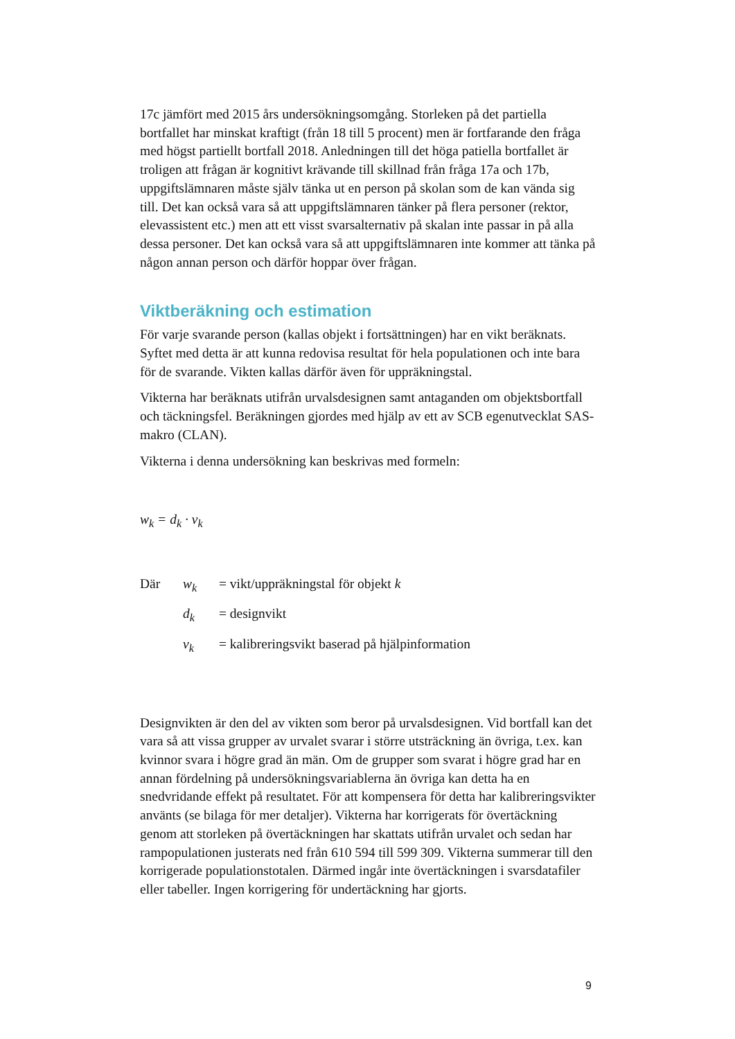17c jämfört med 2015 års undersökningsomgång. Storleken på det partiella bortfallet har minskat kraftigt (från 18 till 5 procent) men är fortfarande den fråga med högst partiellt bortfall 2018. Anledningen till det höga patiella bortfallet är troligen att frågan är kognitivt krävande till skillnad från fråga 17a och 17b, uppgiftslämnaren måste själv tänka ut en person på skolan som de kan vända sig till. Det kan också vara så att uppgiftslämnaren tänker på flera personer (rektor, elevassistent etc.) men att ett visst svarsalternativ på skalan inte passar in på alla dessa personer. Det kan också vara så att uppgiftslämnaren inte kommer att tänka på någon annan person och därför hoppar över frågan.
Viktberäkning och estimation
För varje svarande person (kallas objekt i fortsättningen) har en vikt beräknats. Syftet med detta är att kunna redovisa resultat för hela populationen och inte bara för de svarande. Vikten kallas därför även för uppräkningstal.
Vikterna har beräknats utifrån urvalsdesignen samt antaganden om objektsbortfall och täckningsfel. Beräkningen gjordes med hjälp av ett av SCB egenutvecklat SAS-makro (CLAN).
Vikterna i denna undersökning kan beskrivas med formeln:
w<sub>k</sub> = d<sub>k</sub> · v<sub>k</sub>
| Där | w<sub>k</sub> | = vikt/uppräkningstal för objekt k |
| | d<sub>k</sub> | = designvikt |
| | v<sub>k</sub> | = kalibreringsvikt baserad på hjälpinformation |
Designvikten är den del av vikten som beror på urvalsdesignen. Vid bortfall kan det vara så att vissa grupper av urvalet svarar i större utsträckning än övriga, t.ex. kan kvinnor svara i högre grad än män. Om de grupper som svarat i högre grad har en annan fördelning på undersökningsvariablerna än övriga kan detta ha en snedvridande effekt på resultatet. För att kompensera för detta har kalibreringsvikter använts (se bilaga för mer detaljer). Vikterna har korrigerats för övertäckning genom att storleken på övertäckningen har skattats utifrån urvalet och sedan har rampopulationen justerats ned från 610 594 till 599 309. Vikterna summerar till den korrigerade populationstotalen. Därmed ingår inte övertäckningen i svarsdatafiler eller tabeller. Ingen korrigering för undertäckning har gjorts.
9